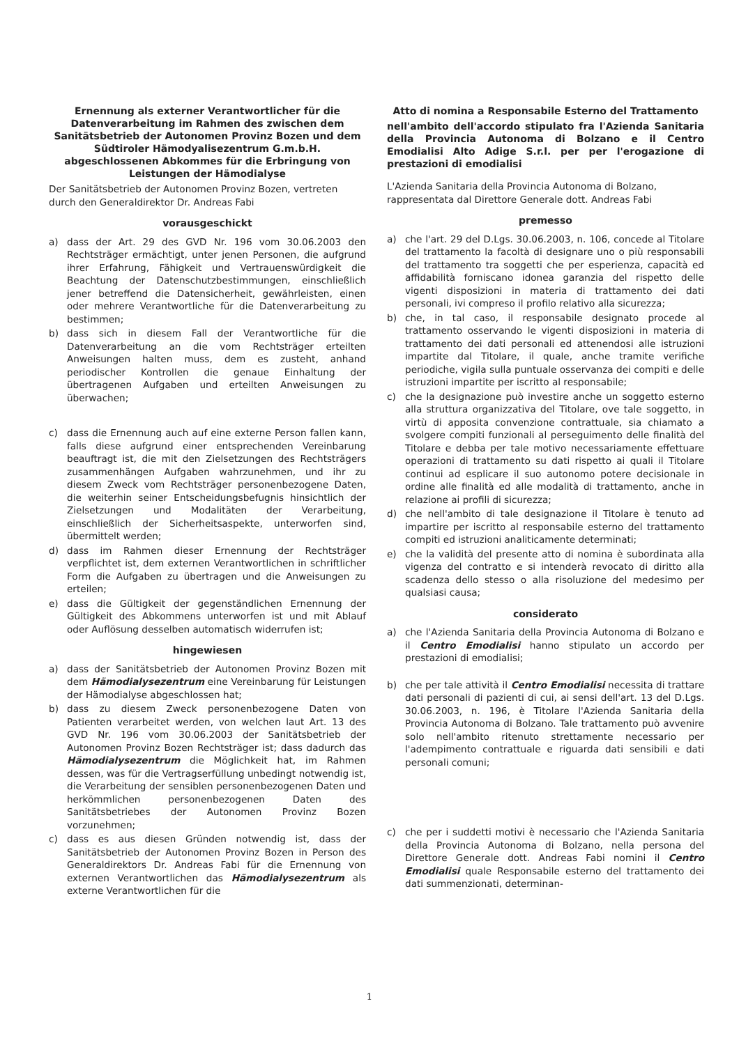Ernennung als externer Verantwortlicher für die Datenverarbeitung im Rahmen des zwischen dem Sanitätsbetrieb der Autonomen Provinz Bozen und dem Südtiroler Hämodyalisezentrum G.m.b.H. abgeschlossenen Abkommes für die Erbringung von Leistungen der Hämodialyse
Der Sanitätsbetrieb der Autonomen Provinz Bozen, vertreten durch den Generaldirektor Dr. Andreas Fabi
vorausgeschickt
a) dass der Art. 29 des GVD Nr. 196 vom 30.06.2003 den Rechtsträger ermächtigt, unter jenen Personen, die aufgrund ihrer Erfahrung, Fähigkeit und Vertrauenswürdigkeit die Beachtung der Datenschutzbestimmungen, einschließlich jener betreffend die Datensicherheit, gewährleisten, einen oder mehrere Verantwortliche für die Datenverarbeitung zu bestimmen;
b) dass sich in diesem Fall der Verantwortliche für die Datenverarbeitung an die vom Rechtsträger erteilten Anweisungen halten muss, dem es zusteht, anhand periodischer Kontrollen die genaue Einhaltung der übertragenen Aufgaben und erteilten Anweisungen zu überwachen;
c) dass die Ernennung auch auf eine externe Person fallen kann, falls diese aufgrund einer entsprechenden Vereinbarung beauftragt ist, die mit den Zielsetzungen des Rechtsträgers zusammenhängen Aufgaben wahrzunehmen, und ihr zu diesem Zweck vom Rechtsträger personenbezogene Daten, die weiterhin seiner Entscheidungsbefugnis hinsichtlich der Zielsetzungen und Modalitäten der Verarbeitung, einschließlich der Sicherheitsaspekte, unterworfen sind, übermittelt werden;
d) dass im Rahmen dieser Ernennung der Rechtsträger verpflichtet ist, dem externen Verantwortlichen in schriftlicher Form die Aufgaben zu übertragen und die Anweisungen zu erteilen;
e) dass die Gültigkeit der gegenständlichen Ernennung der Gültigkeit des Abkommens unterworfen ist und mit Ablauf oder Auflösung desselben automatisch widerrufen ist;
hingewiesen
a) dass der Sanitätsbetrieb der Autonomen Provinz Bozen mit dem Hämodialysezentrum eine Vereinbarung für Leistungen der Hämodialyse abgeschlossen hat;
b) dass zu diesem Zweck personenbezogene Daten von Patienten verarbeitet werden, von welchen laut Art. 13 des GVD Nr. 196 vom 30.06.2003 der Sanitätsbetrieb der Autonomen Provinz Bozen Rechtsträger ist; dass dadurch das Hämodialysezentrum die Möglichkeit hat, im Rahmen dessen, was für die Vertragserfüllung unbedingt notwendig ist, die Verarbeitung der sensiblen personenbezogenen Daten und herkömmlichen personenbezogenen Daten des Sanitätsbetriebes der Autonomen Provinz Bozen vorzunehmen;
c) dass es aus diesen Gründen notwendig ist, dass der Sanitätsbetrieb der Autonomen Provinz Bozen in Person des Generaldirektors Dr. Andreas Fabi für die Ernennung von externen Verantwortlichen das Hämodialysezentrum als externe Verantwortlichen für die
Atto di nomina a Responsabile Esterno del Trattamento
nell'ambito dell'accordo stipulato fra l'Azienda Sanitaria della Provincia Autonoma di Bolzano e il Centro Emodialisi Alto Adige S.r.l. per per l'erogazione di prestazioni di emodialisi
L'Azienda Sanitaria della Provincia Autonoma di Bolzano, rappresentata dal Direttore Generale dott. Andreas Fabi
premesso
a) che l'art. 29 del D.Lgs. 30.06.2003, n. 106, concede al Titolare del trattamento la facoltà di designare uno o più responsabili del trattamento tra soggetti che per esperienza, capacità ed affidabilità forniscano idonea garanzia del rispetto delle vigenti disposizioni in materia di trattamento dei dati personali, ivi compreso il profilo relativo alla sicurezza;
b) che, in tal caso, il responsabile designato procede al trattamento osservando le vigenti disposizioni in materia di trattamento dei dati personali ed attenendosi alle istruzioni impartite dal Titolare, il quale, anche tramite verifiche periodiche, vigila sulla puntuale osservanza dei compiti e delle istruzioni impartite per iscritto al responsabile;
c) che la designazione può investire anche un soggetto esterno alla struttura organizzativa del Titolare, ove tale soggetto, in virtù di apposita convenzione contrattuale, sia chiamato a svolgere compiti funzionali al perseguimento delle finalità del Titolare e debba per tale motivo necessariamente effettuare operazioni di trattamento su dati rispetto ai quali il Titolare continui ad esplicare il suo autonomo potere decisionale in ordine alle finalità ed alle modalità di trattamento, anche in relazione ai profili di sicurezza;
d) che nell'ambito di tale designazione il Titolare è tenuto ad impartire per iscritto al responsabile esterno del trattamento compiti ed istruzioni analiticamente determinati;
e) che la validità del presente atto di nomina è subordinata alla vigenza del contratto e si intenderà revocato di diritto alla scadenza dello stesso o alla risoluzione del medesimo per qualsiasi causa;
considerato
a) che l'Azienda Sanitaria della Provincia Autonoma di Bolzano e il Centro Emodialisi hanno stipulato un accordo per prestazioni di emodialisi;
b) che per tale attività il Centro Emodialisi necessita di trattare dati personali di pazienti di cui, ai sensi dell'art. 13 del D.Lgs. 30.06.2003, n. 196, è Titolare l'Azienda Sanitaria della Provincia Autonoma di Bolzano. Tale trattamento può avvenire solo nell'ambito ritenuto strettamente necessario per l'adempimento contrattuale e riguarda dati sensibili e dati personali comuni;
c) che per i suddetti motivi è necessario che l'Azienda Sanitaria della Provincia Autonoma di Bolzano, nella persona del Direttore Generale dott. Andreas Fabi nomini il Centro Emodialisi quale Responsabile esterno del trattamento dei dati summenzionati, determinan-
1